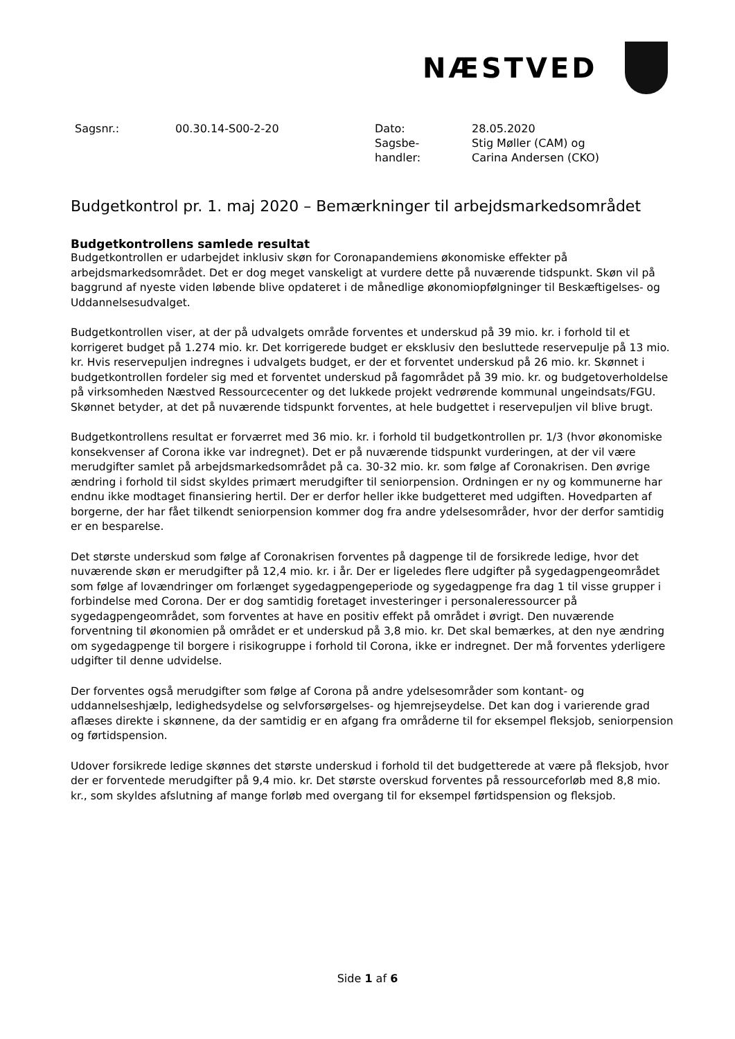NÆSTVED
| Sagsnr.: | 00.30.14-S00-2-20 | Dato: | 28.05.2020 |
| | | Sagsbe- handler: | Stig Møller (CAM) og Carina Andersen (CKO) |
Budgetkontrol pr. 1. maj 2020 – Bemærkninger til arbejdsmarkedsområdet
Budgetkontrollens samlede resultat
Budgetkontrollen er udarbejdet inklusiv skøn for Coronapandemiens økonomiske effekter på arbejdsmarkedsområdet. Det er dog meget vanskeligt at vurdere dette på nuværende tidspunkt. Skøn vil på baggrund af nyeste viden løbende blive opdateret i de månedlige økonomiopfølgninger til Beskæftigelses- og Uddannelsesudvalget.
Budgetkontrollen viser, at der på udvalgets område forventes et underskud på 39 mio. kr. i forhold til et korrigeret budget på 1.274 mio. kr. Det korrigerede budget er eksklusiv den besluttede reservepulje på 13 mio. kr. Hvis reservepuljen indregnes i udvalgets budget, er der et forventet underskud på 26 mio. kr. Skønnet i budgetkontrollen fordeler sig med et forventet underskud på fagområdet på 39 mio. kr. og budgetoverholdelse på virksomheden Næstved Ressourcecenter og det lukkede projekt vedrørende kommunal ungeindsats/FGU. Skønnet betyder, at det på nuværende tidspunkt forventes, at hele budgettet i reservepuljen vil blive brugt.
Budgetkontrollens resultat er forværret med 36 mio. kr. i forhold til budgetkontrollen pr. 1/3 (hvor økonomiske konsekvenser af Corona ikke var indregnet). Det er på nuværende tidspunkt vurderingen, at der vil være merudgifter samlet på arbejdsmarkedsområdet på ca. 30-32 mio. kr. som følge af Coronakrisen. Den øvrige ændring i forhold til sidst skyldes primært merudgifter til seniorpension. Ordningen er ny og kommunerne har endnu ikke modtaget finansiering hertil. Der er derfor heller ikke budgetteret med udgiften. Hovedparten af borgerne, der har fået tilkendt seniorpension kommer dog fra andre ydelsesområder, hvor der derfor samtidig er en besparelse.
Det største underskud som følge af Coronakrisen forventes på dagpenge til de forsikrede ledige, hvor det nuværende skøn er merudgifter på 12,4 mio. kr. i år. Der er ligeledes flere udgifter på sygedagpengeområdet som følge af lovændringer om forlænget sygedagpengeperiode og sygedagpenge fra dag 1 til visse grupper i forbindelse med Corona. Der er dog samtidig foretaget investeringer i personaleressourcer på sygedagpengeområdet, som forventes at have en positiv effekt på området i øvrigt. Den nuværende forventning til økonomien på området er et underskud på 3,8 mio. kr. Det skal bemærkes, at den nye ændring om sygedagpenge til borgere i risikogruppe i forhold til Corona, ikke er indregnet. Der må forventes yderligere udgifter til denne udvidelse.
Der forventes også merudgifter som følge af Corona på andre ydelsesområder som kontant- og uddannelseshjælp, ledighedsydelse og selvforsørgelses- og hjemrejseydelse. Det kan dog i varierende grad aflæses direkte i skønnene, da der samtidig er en afgang fra områderne til for eksempel fleksjob, seniorpension og førtidspension.
Udover forsikrede ledige skønnes det største underskud i forhold til det budgetterede at være på fleksjob, hvor der er forventede merudgifter på 9,4 mio. kr. Det største overskud forventes på ressourceforløb med 8,8 mio. kr., som skyldes afslutning af mange forløb med overgang til for eksempel førtidspension og fleksjob.
Side 1 af 6